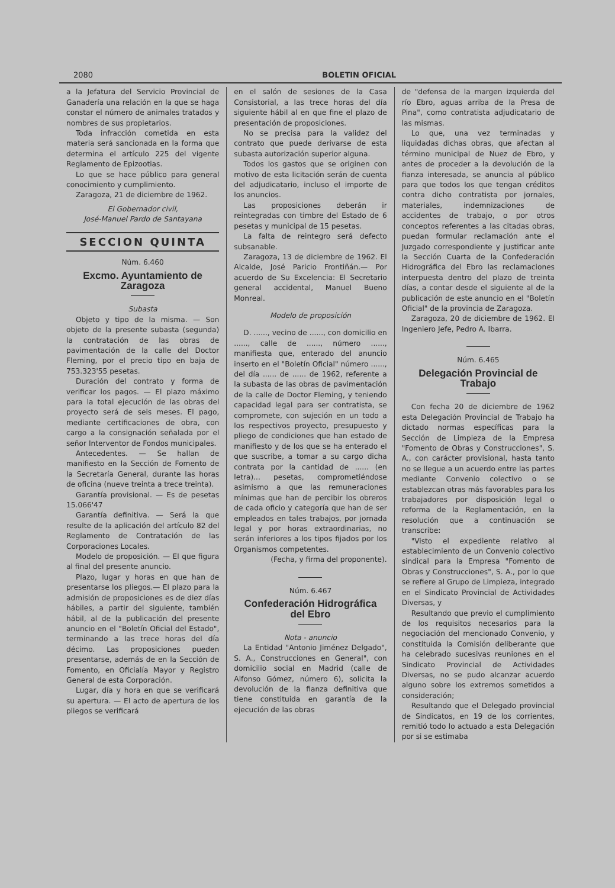2080 BOLETIN OFICIAL
a la Jefatura del Servicio Provincial de Ganadería una relación en la que se haga constar el número de animales tratados y nombres de sus propietarios.
Toda infracción cometida en esta materia será sancionada en la forma que determina el artículo 225 del vigente Reglamento de Epizootias.
Lo que se hace público para general conocimiento y cumplimiento.
Zaragoza, 21 de diciembre de 1962.
El Gobernador civil,
José-Manuel Pardo de Santayana
SECCION QUINTA
Núm. 6.460
Excmo. Ayuntamiento de Zaragoza
Subasta
Objeto y tipo de la misma. — Son objeto de la presente subasta (segunda) la contratación de las obras de pavimentación de la calle del Doctor Fleming, por el precio tipo en baja de 753.323'55 pesetas.
Duración del contrato y forma de verificar los pagos. — El plazo máximo para la total ejecución de las obras del proyecto será de seis meses. El pago, mediante certificaciones de obra, con cargo a la consignación señalada por el señor Interventor de Fondos municipales.
Antecedentes. — Se hallan de manifiesto en la Sección de Fomento de la Secretaría General, durante las horas de oficina (nueve treinta a trece treinta).
Garantía provisional. — Es de pesetas 15.066'47
Garantía definitiva. — Será la que resulte de la aplicación del artículo 82 del Reglamento de Contratación de las Corporaciones Locales.
Modelo de proposición. — El que figura al final del presente anuncio.
Plazo, lugar y horas en que han de presentarse los pliegos.— El plazo para la admisión de proposiciones es de diez días hábiles, a partir del siguiente, también hábil, al de la publicación del presente anuncio en el "Boletín Oficial del Estado", terminando a las trece horas del día décimo. Las proposiciones pueden presentarse, además de en la Sección de Fomento, en Oficialía Mayor y Registro General de esta Corporación.
Lugar, día y hora en que se verificará su apertura. — El acto de apertura de los pliegos se verificará
en el salón de sesiones de la Casa Consistorial, a las trece horas del día siguiente hábil al en que fine el plazo de presentación de proposiciones.
No se precisa para la validez del contrato que puede derivarse de esta subasta autorización superior alguna.
Todos los gastos que se originen con motivo de esta licitación serán de cuenta del adjudicatario, incluso el importe de los anuncios.
Las proposiciones deberán ir reintegradas con timbre del Estado de 6 pesetas y municipal de 15 pesetas.
La falta de reintegro será defecto subsanable.
Zaragoza, 13 de diciembre de 1962. El Alcalde, José Paricio Frontiñán.— Por acuerdo de Su Excelencia: El Secretario general accidental, Manuel Bueno Monreal.
Modelo de proposición
D. ......, vecino de ......, con domicilio en ......, calle de ......, número ......, manifiesta que, enterado del anuncio inserto en el "Boletín Oficial" número ......, del día ...... de ...... de 1962, referente a la subasta de las obras de pavimentación de la calle de Doctor Fleming, y teniendo capacidad legal para ser contratista, se compromete, con sujeción en un todo a los respectivos proyecto, presupuesto y pliego de condiciones que han estado de manifiesto y de los que se ha enterado el que suscribe, a tomar a su cargo dicha contrata por la cantidad de ...... (en letra)... pesetas, comprometiéndose asimismo a que las remuneraciones mínimas que han de percibir los obreros de cada oficio y categoría que han de ser empleados en tales trabajos, por jornada legal y por horas extraordinarias, no serán inferiores a los tipos fijados por los Organismos competentes.
(Fecha, y firma del proponente).
Núm. 6.467
Confederación Hidrográfica
del Ebro
Nota - anuncio
La Entidad "Antonio Jiménez Delgado", S. A., Construcciones en General", con domicilio social en Madrid (calle de Alfonso Gómez, número 6), solicita la devolución de la fianza definitiva que tiene constituida en garantía de la ejecución de las obras
de "defensa de la margen izquierda del río Ebro, aguas arriba de la Presa de Pina", como contratista adjudicatario de las mismas.
Lo que, una vez terminadas y liquidadas dichas obras, que afectan al término municipal de Nuez de Ebro, y antes de proceder a la devolución de la fianza interesada, se anuncia al público para que todos los que tengan créditos contra dicho contratista por jornales, materiales, indemnizaciones de accidentes de trabajo, o por otros conceptos referentes a las citadas obras, puedan formular reclamación ante el Juzgado correspondiente y justificar ante la Sección Cuarta de la Confederación Hidrográfica del Ebro las reclamaciones interpuesta dentro del plazo de treinta días, a contar desde el siguiente al de la publicación de este anuncio en el "Boletín Oficial" de la provincia de Zaragoza.
Zaragoza, 20 de diciembre de 1962. El Ingeniero Jefe, Pedro A. Ibarra.
Núm. 6.465
Delegación Provincial de Trabajo
Con fecha 20 de diciembre de 1962 esta Delegación Provincial de Trabajo ha dictado normas específicas para la Sección de Limpieza de la Empresa "Fomento de Obras y Construcciones", S. A., con carácter provisional, hasta tanto no se llegue a un acuerdo entre las partes mediante Convenio colectivo o se establezcan otras más favorables para los trabajadores por disposición legal o reforma de la Reglamentación, en la resolución que a continuación se transcribe:
"Visto el expediente relativo al establecimiento de un Convenio colectivo sindical para la Empresa "Fomento de Obras y Construcciones", S. A., por lo que se refiere al Grupo de Limpieza, integrado en el Sindicato Provincial de Actividades Diversas, y
Resultando que previo el cumplimiento de los requisitos necesarios para la negociación del mencionado Convenio, y constituida la Comisión deliberante que ha celebrado sucesivas reuniones en el Sindicato Provincial de Actividades Diversas, no se pudo alcanzar acuerdo alguno sobre los extremos sometidos a consideración;
Resultando que el Delegado provincial de Sindicatos, en 19 de los corrientes, remitió todo lo actuado a esta Delegación por si se estimaba